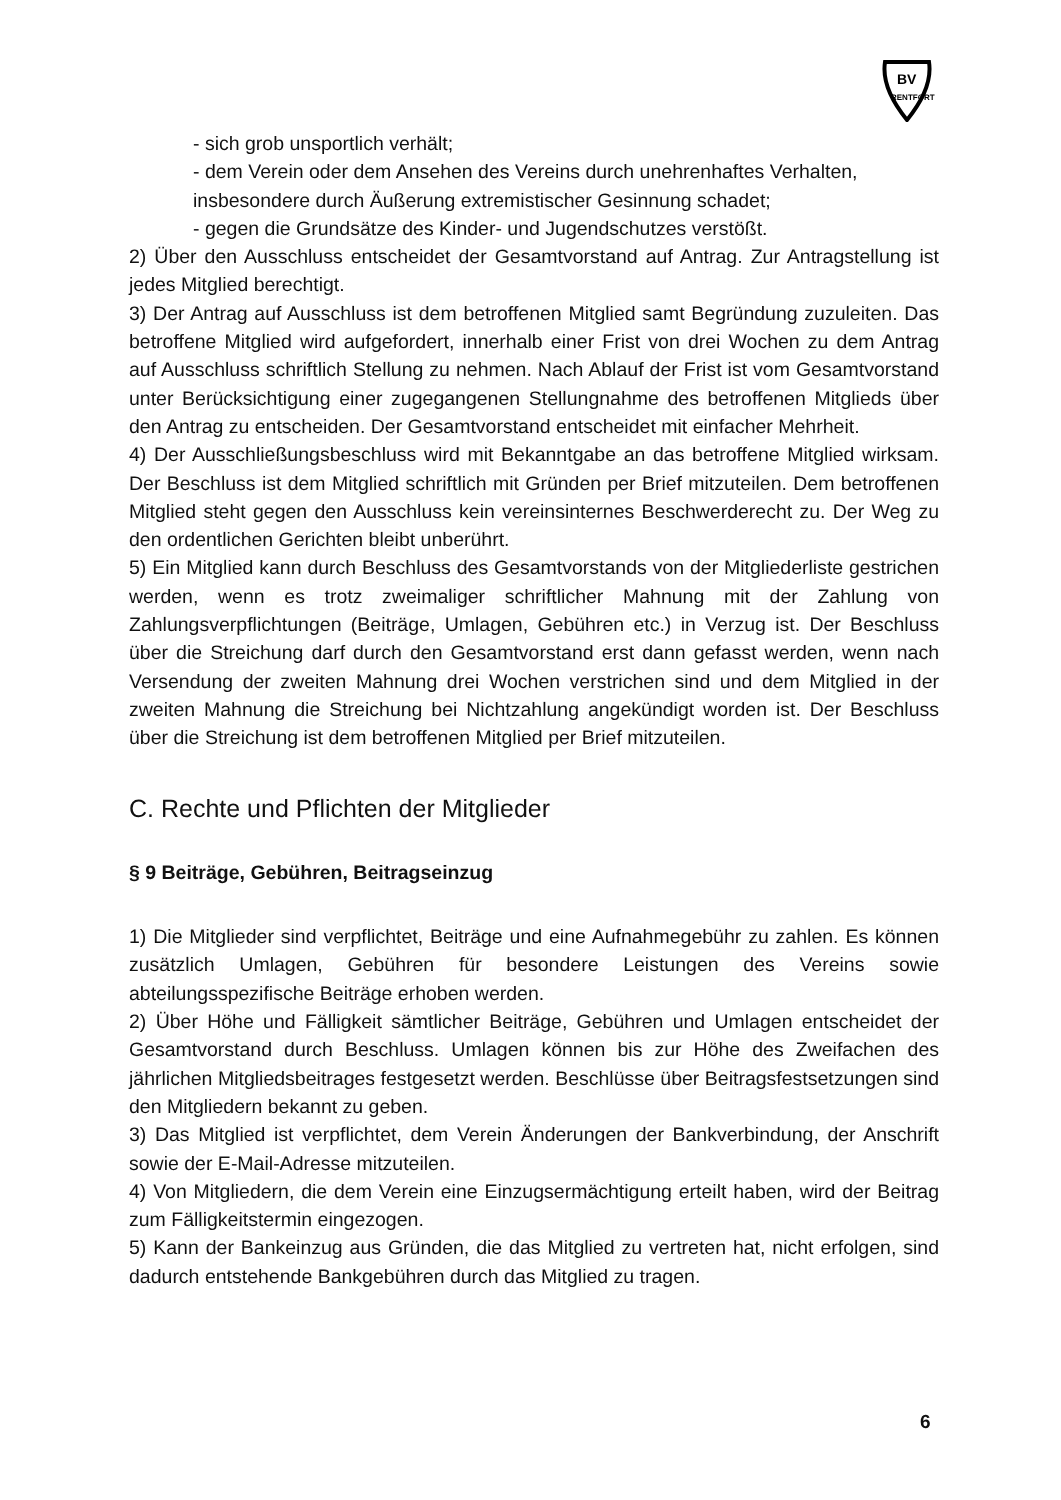BV
RENTFORT
- sich grob unsportlich verhält;
- dem Verein oder dem Ansehen des Vereins durch unehrenhaftes Verhalten, insbesondere durch Äußerung extremistischer Gesinnung schadet;
- gegen die Grundsätze des Kinder- und Jugendschutzes verstößt.
2) Über den Ausschluss entscheidet der Gesamtvorstand auf Antrag. Zur Antragstellung ist jedes Mitglied berechtigt.
3) Der Antrag auf Ausschluss ist dem betroffenen Mitglied samt Begründung zuzuleiten. Das betroffene Mitglied wird aufgefordert, innerhalb einer Frist von drei Wochen zu dem Antrag auf Ausschluss schriftlich Stellung zu nehmen. Nach Ablauf der Frist ist vom Gesamtvorstand unter Berücksichtigung einer zugegangenen Stellungnahme des betroffenen Mitglieds über den Antrag zu entscheiden. Der Gesamtvorstand entscheidet mit einfacher Mehrheit.
4) Der Ausschließungsbeschluss wird mit Bekanntgabe an das betroffene Mitglied wirksam. Der Beschluss ist dem Mitglied schriftlich mit Gründen per Brief mitzuteilen. Dem betroffenen Mitglied steht gegen den Ausschluss kein vereinsinternes Beschwerderecht zu. Der Weg zu den ordentlichen Gerichten bleibt unberührt.
5) Ein Mitglied kann durch Beschluss des Gesamtvorstands von der Mitgliederliste gestrichen werden, wenn es trotz zweimaliger schriftlicher Mahnung mit der Zahlung von Zahlungsverpflichtungen (Beiträge, Umlagen, Gebühren etc.) in Verzug ist. Der Beschluss über die Streichung darf durch den Gesamtvorstand erst dann gefasst werden, wenn nach Versendung der zweiten Mahnung drei Wochen verstrichen sind und dem Mitglied in der zweiten Mahnung die Streichung bei Nichtzahlung angekündigt worden ist. Der Beschluss über die Streichung ist dem betroffenen Mitglied per Brief mitzuteilen.
C. Rechte und Pflichten der Mitglieder
§ 9 Beiträge, Gebühren, Beitragseinzug
1) Die Mitglieder sind verpflichtet, Beiträge und eine Aufnahmegebühr zu zahlen. Es können zusätzlich Umlagen, Gebühren für besondere Leistungen des Vereins sowie abteilungsspezifische Beiträge erhoben werden.
2) Über Höhe und Fälligkeit sämtlicher Beiträge, Gebühren und Umlagen entscheidet der Gesamtvorstand durch Beschluss. Umlagen können bis zur Höhe des Zweifachen des jährlichen Mitgliedsbeitrages festgesetzt werden. Beschlüsse über Beitragsfestsetzungen sind den Mitgliedern bekannt zu geben.
3) Das Mitglied ist verpflichtet, dem Verein Änderungen der Bankverbindung, der Anschrift sowie der E-Mail-Adresse mitzuteilen.
4) Von Mitgliedern, die dem Verein eine Einzugsermächtigung erteilt haben, wird der Beitrag zum Fälligkeitstermin eingezogen.
5) Kann der Bankeinzug aus Gründen, die das Mitglied zu vertreten hat, nicht erfolgen, sind dadurch entstehende Bankgebühren durch das Mitglied zu tragen.
6